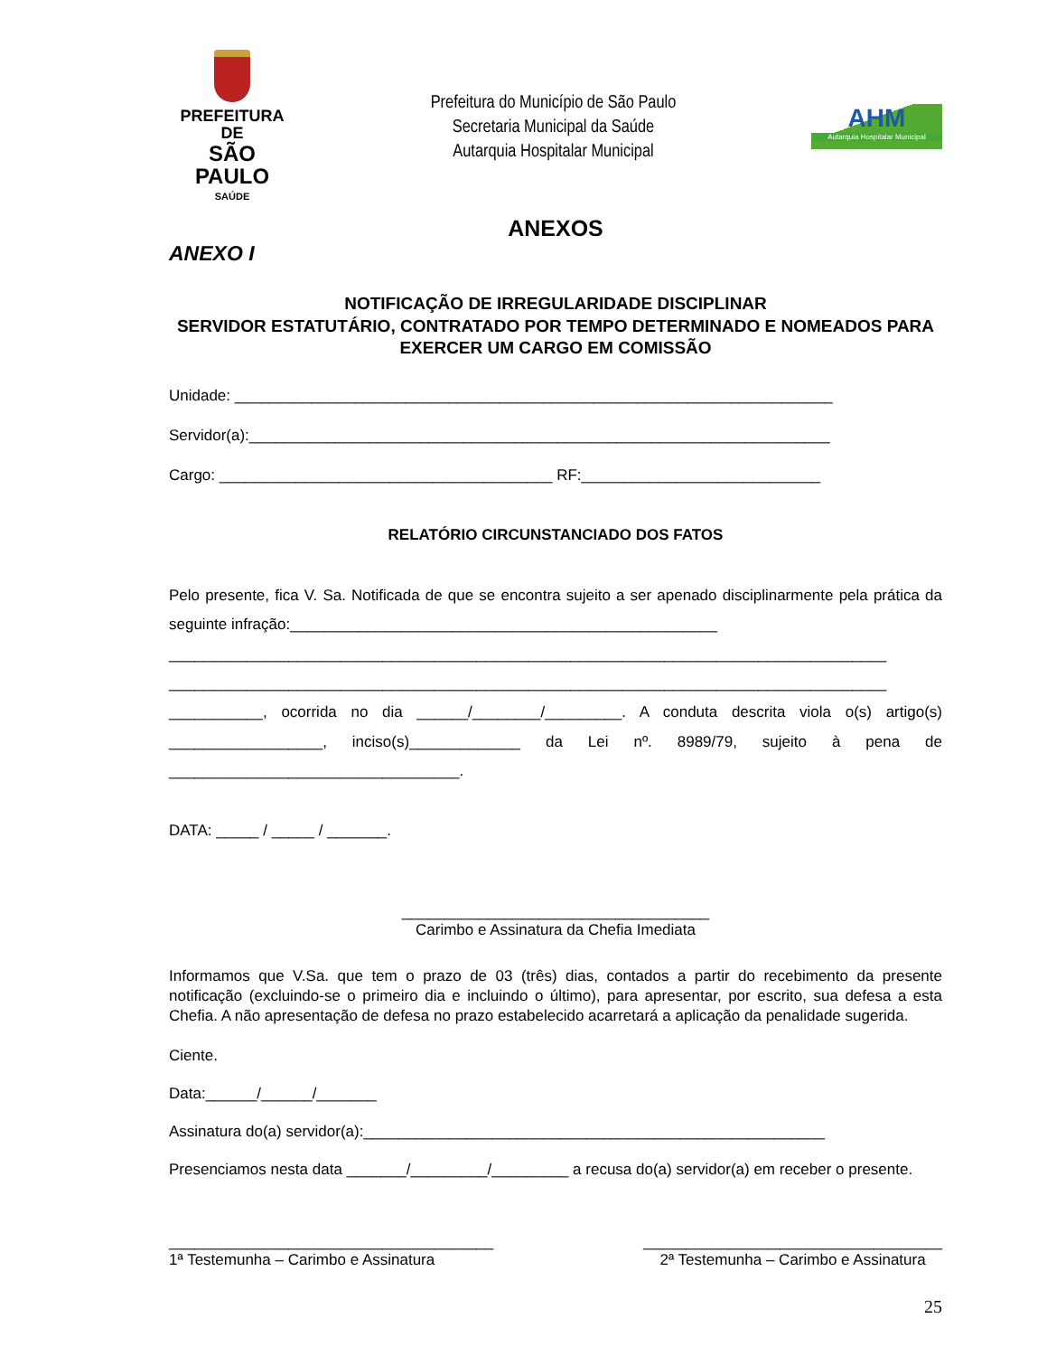PREFEITURA DE
SÃO PAULO
SAÚDE
Prefeitura do Município de São Paulo
Secretaria Municipal da Saúde
Autarquia Hospitalar Municipal
AHM
Autarquia Hospitalar Municipal
ANEXOS
ANEXO I
NOTIFICAÇÃO DE IRREGULARIDADE DISCIPLINAR
SERVIDOR ESTATUTÁRIO, CONTRATADO POR TEMPO DETERMINADO E NOMEADOS PARA EXERCER UM CARGO EM COMISSÃO
Unidade: ______________________________________________________________________
Servidor(a):____________________________________________________________________
Cargo: _______________________________________ RF:____________________________
RELATÓRIO CIRCUNSTANCIADO DOS FATOS
Pelo presente, fica V. Sa. Notificada de que se encontra sujeito a ser apenado disciplinarmente pela prática da seguinte infração:__________________________________________________
____________________________________________________________________________________
____________________________________________________________________________________
___________, ocorrida no dia ______/________/_________. A conduta descrita viola o(s) artigo(s) __________________, inciso(s)_____________ da Lei nº. 8989/79, sujeito à pena de __________________________________.
DATA: _____ / _____ / _______.
____________________________________
Carimbo e Assinatura da Chefia Imediata
Informamos que V.Sa. que tem o prazo de 03 (três) dias, contados a partir do recebimento da presente notificação (excluindo-se o primeiro dia e incluindo o último), para apresentar, por escrito, sua defesa a esta Chefia. A não apresentação de defesa no prazo estabelecido acarretará a aplicação da penalidade sugerida.
Ciente.
Data:______/______/_______
Assinatura do(a) servidor(a):______________________________________________________
Presenciamos nesta data _______/_________/_________ a recusa do(a) servidor(a) em receber o presente.
______________________________________
1ª Testemunha – Carimbo e Assinatura
___________________________________
2ª Testemunha – Carimbo e Assinatura
25